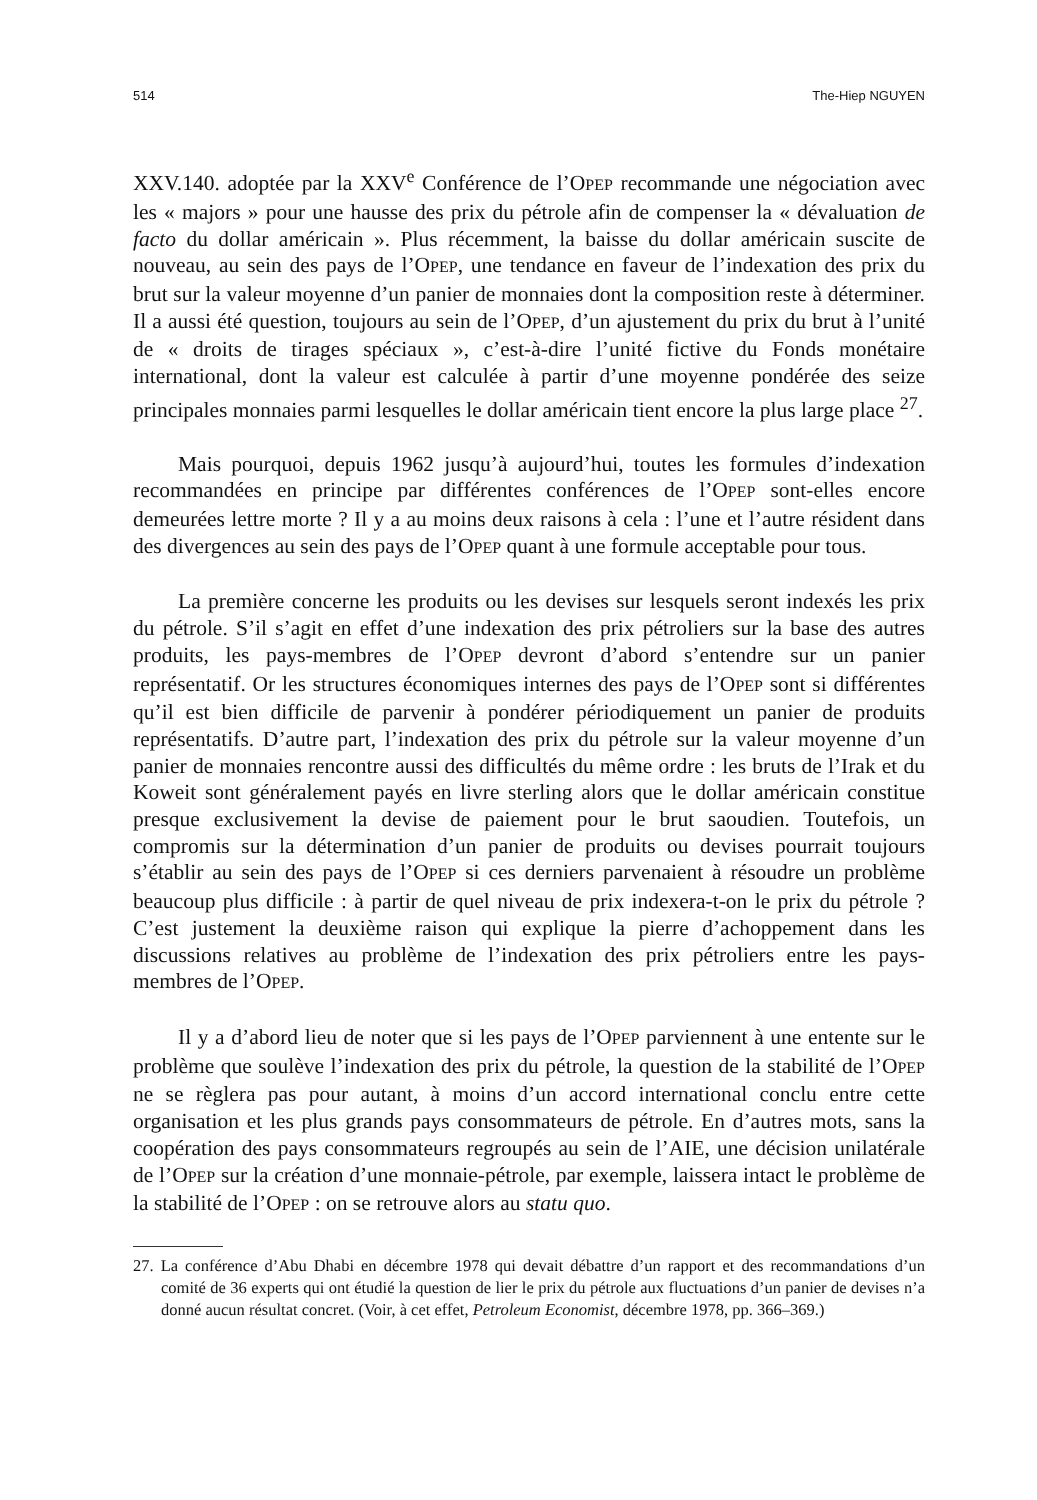514 The-Hiep NGUYEN
XXV.140. adoptée par la XXV<sup>e</sup> Conférence de l’OPEP recommande une négociation avec les « majors » pour une hausse des prix du pétrole afin de compenser la « dévaluation de facto du dollar américain ». Plus récemment, la baisse du dollar américain suscite de nouveau, au sein des pays de l’OPEP, une tendance en faveur de l’indexation des prix du brut sur la valeur moyenne d’un panier de monnaies dont la composition reste à déterminer. Il a aussi été question, toujours au sein de l’OPEP, d’un ajustement du prix du brut à l’unité de « droits de tirages spéciaux », c’est-à-dire l’unité fictive du Fonds monétaire international, dont la valeur est calculée à partir d’une moyenne pondérée des seize principales monnaies parmi lesquelles le dollar américain tient encore la plus large place <sup>27</sup>.
Mais pourquoi, depuis 1962 jusqu’à aujourd’hui, toutes les formules d’indexation recommandées en principe par différentes conférences de l’OPEP sont-elles encore demeurées lettre morte ? Il y a au moins deux raisons à cela : l’une et l’autre résident dans des divergences au sein des pays de l’OPEP quant à une formule acceptable pour tous.
La première concerne les produits ou les devises sur lesquels seront indexés les prix du pétrole. S’il s’agit en effet d’une indexation des prix pétroliers sur la base des autres produits, les pays-membres de l’OPEP devront d’abord s’entendre sur un panier représentatif. Or les structures économiques internes des pays de l’OPEP sont si différentes qu’il est bien difficile de parvenir à pondérer périodiquement un panier de produits représentatifs. D’autre part, l’indexation des prix du pétrole sur la valeur moyenne d’un panier de monnaies rencontre aussi des difficultés du même ordre : les bruts de l’Irak et du Koweit sont généralement payés en livre sterling alors que le dollar américain constitue presque exclusivement la devise de paiement pour le brut saoudien. Toutefois, un compromis sur la détermination d’un panier de produits ou devises pourrait toujours s’établir au sein des pays de l’OPEP si ces derniers parvenaient à résoudre un problème beaucoup plus difficile : à partir de quel niveau de prix indexera-t-on le prix du pétrole ? C’est justement la deuxième raison qui explique la pierre d’achoppement dans les discussions relatives au problème de l’indexation des prix pétroliers entre les pays-membres de l’OPEP.
Il y a d’abord lieu de noter que si les pays de l’OPEP parviennent à une entente sur le problème que soulève l’indexation des prix du pétrole, la question de la stabilité de l’OPEP ne se règlera pas pour autant, à moins d’un accord international conclu entre cette organisation et les plus grands pays consommateurs de pétrole. En d’autres mots, sans la coopération des pays consommateurs regroupés au sein de l’AIE, une décision unilatérale de l’OPEP sur la création d’une monnaie-pétrole, par exemple, laissera intact le problème de la stabilité de l’OPEP : on se retrouve alors au statu quo.
27. La conférence d’Abu Dhabi en décembre 1978 qui devait débattre d’un rapport et des recommandations d’un comité de 36 experts qui ont étudié la question de lier le prix du pétrole aux fluctuations d’un panier de devises n’a donné aucun résultat concret. (Voir, à cet effet, Petroleum Economist, décembre 1978, pp. 366–369.)